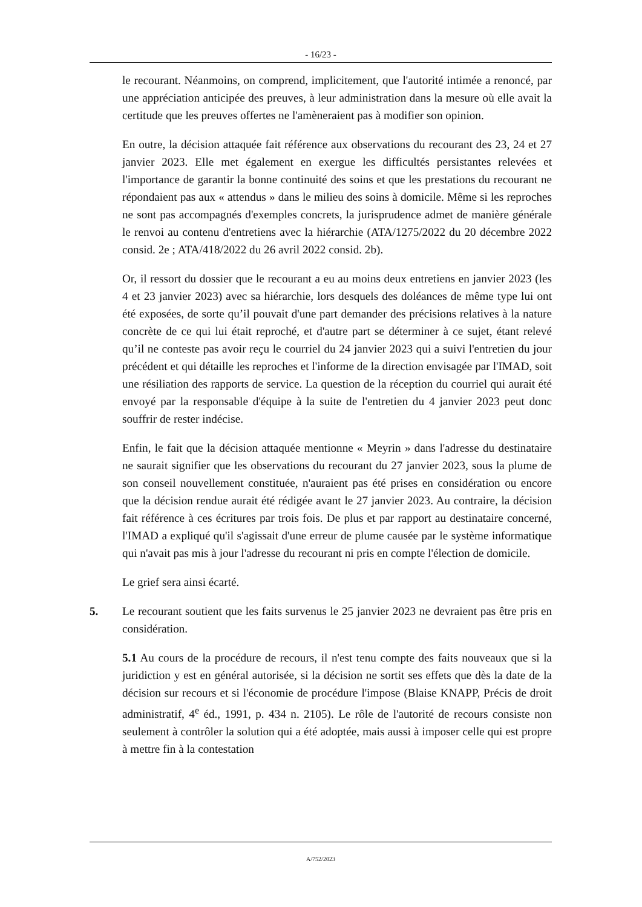- 16/23 -
le recourant. Néanmoins, on comprend, implicitement, que l'autorité intimée a renoncé, par une appréciation anticipée des preuves, à leur administration dans la mesure où elle avait la certitude que les preuves offertes ne l'amèneraient pas à modifier son opinion.
En outre, la décision attaquée fait référence aux observations du recourant des 23, 24 et 27 janvier 2023. Elle met également en exergue les difficultés persistantes relevées et l'importance de garantir la bonne continuité des soins et que les prestations du recourant ne répondaient pas aux « attendus » dans le milieu des soins à domicile. Même si les reproches ne sont pas accompagnés d'exemples concrets, la jurisprudence admet de manière générale le renvoi au contenu d'entretiens avec la hiérarchie (ATA/1275/2022 du 20 décembre 2022 consid. 2e ; ATA/418/2022 du 26 avril 2022 consid. 2b).
Or, il ressort du dossier que le recourant a eu au moins deux entretiens en janvier 2023 (les 4 et 23 janvier 2023) avec sa hiérarchie, lors desquels des doléances de même type lui ont été exposées, de sorte qu’il pouvait d'une part demander des précisions relatives à la nature concrète de ce qui lui était reproché, et d'autre part se déterminer à ce sujet, étant relevé qu’il ne conteste pas avoir reçu le courriel du 24 janvier 2023 qui a suivi l'entretien du jour précédent et qui détaille les reproches et l'informe de la direction envisagée par l'IMAD, soit une résiliation des rapports de service. La question de la réception du courriel qui aurait été envoyé par la responsable d'équipe à la suite de l'entretien du 4 janvier 2023 peut donc souffrir de rester indécise.
Enfin, le fait que la décision attaquée mentionne « Meyrin » dans l'adresse du destinataire ne saurait signifier que les observations du recourant du 27 janvier 2023, sous la plume de son conseil nouvellement constituée, n'auraient pas été prises en considération ou encore que la décision rendue aurait été rédigée avant le 27 janvier 2023. Au contraire, la décision fait référence à ces écritures par trois fois. De plus et par rapport au destinataire concerné, l'IMAD a expliqué qu'il s'agissait d'une erreur de plume causée par le système informatique qui n'avait pas mis à jour l'adresse du recourant ni pris en compte l'élection de domicile.
Le grief sera ainsi écarté.
5. Le recourant soutient que les faits survenus le 25 janvier 2023 ne devraient pas être pris en considération.
5.1 Au cours de la procédure de recours, il n'est tenu compte des faits nouveaux que si la juridiction y est en général autorisée, si la décision ne sortit ses effets que dès la date de la décision sur recours et si l'économie de procédure l'impose (Blaise KNAPP, Précis de droit administratif, 4<sup>e</sup> éd., 1991, p. 434 n. 2105). Le rôle de l'autorité de recours consiste non seulement à contrôler la solution qui a été adoptée, mais aussi à imposer celle qui est propre à mettre fin à la contestation
A/752/2023